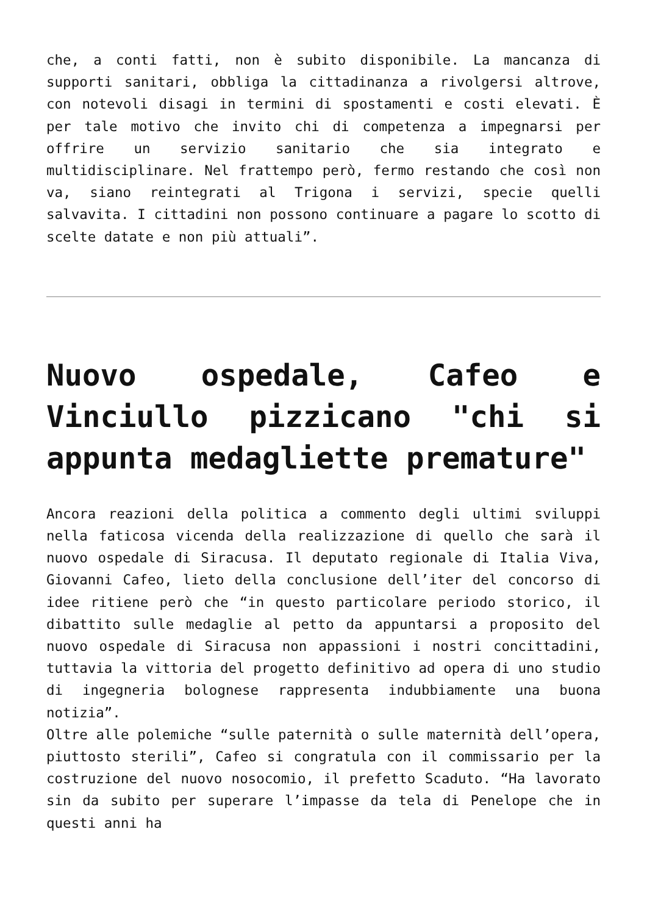che, a conti fatti, non è subito disponibile. La mancanza di supporti sanitari, obbliga la cittadinanza a rivolgersi altrove, con notevoli disagi in termini di spostamenti e costi elevati. È per tale motivo che invito chi di competenza a impegnarsi per offrire un servizio sanitario che sia integrato e multidisciplinare. Nel frattempo però, fermo restando che così non va, siano reintegrati al Trigona i servizi, specie quelli salvavita. I cittadini non possono continuare a pagare lo scotto di scelte datate e non più attuali”.
Nuovo ospedale, Cafeo e Vinciullo pizzicano "chi si appunta medagliette premature"
Ancora reazioni della politica a commento degli ultimi sviluppi nella faticosa vicenda della realizzazione di quello che sarà il nuovo ospedale di Siracusa. Il deputato regionale di Italia Viva, Giovanni Cafeo, lieto della conclusione dell’iter del concorso di idee ritiene però che “in questo particolare periodo storico, il dibattito sulle medaglie al petto da appuntarsi a proposito del nuovo ospedale di Siracusa non appassioni i nostri concittadini, tuttavia la vittoria del progetto definitivo ad opera di uno studio di ingegneria bolognese rappresenta indubbiamente una buona notizia”.
Oltre alle polemiche “sulle paternità o sulle maternità dell’opera, piuttosto sterili”, Cafeo si congratula con il commissario per la costruzione del nuovo nosocomio, il prefetto Scaduto. “Ha lavorato sin da subito per superare l’impasse da tela di Penelope che in questi anni ha